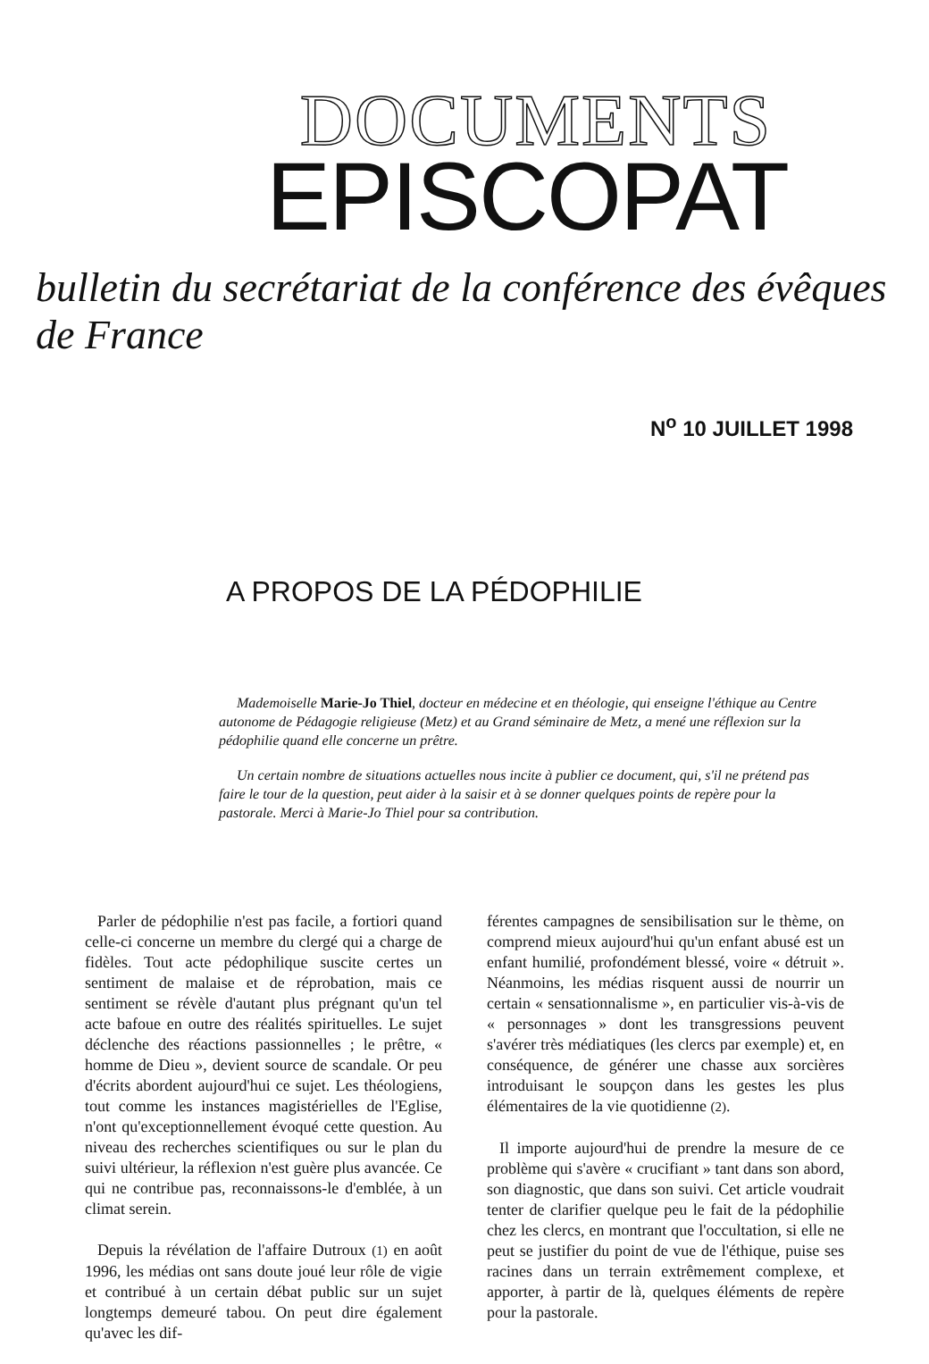DOCUMENTS
EPISCOPAT
bulletin du secrétariat de la conférence des évêques de France
N<sup>o</sup> 10 JUILLET 1998
A PROPOS DE LA PÉDOPHILIE
Mademoiselle Marie-Jo Thiel, docteur en médecine et en théologie, qui enseigne l'éthique au Centre autonome de Pédagogie religieuse (Metz) et au Grand séminaire de Metz, a mené une réflexion sur la pédophilie quand elle concerne un prêtre.
Un certain nombre de situations actuelles nous incite à publier ce document, qui, s'il ne prétend pas faire le tour de la question, peut aider à la saisir et à se donner quelques points de repère pour la pastorale. Merci à Marie-Jo Thiel pour sa contribution.
Parler de pédophilie n'est pas facile, a fortiori quand celle-ci concerne un membre du clergé qui a charge de fidèles. Tout acte pédophilique suscite certes un sentiment de malaise et de réprobation, mais ce sentiment se révèle d'autant plus prégnant qu'un tel acte bafoue en outre des réalités spirituelles. Le sujet déclenche des réactions passionnelles ; le prêtre, « homme de Dieu », devient source de scandale. Or peu d'écrits abordent aujourd'hui ce sujet. Les théologiens, tout comme les instances magistérielles de l'Eglise, n'ont qu'exceptionnellement évoqué cette question. Au niveau des recherches scientifiques ou sur le plan du suivi ultérieur, la réflexion n'est guère plus avancée. Ce qui ne contribue pas, reconnaissons-le d'emblée, à un climat serein.
Depuis la révélation de l'affaire Dutroux (1) en août 1996, les médias ont sans doute joué leur rôle de vigie et contribué à un certain débat public sur un sujet longtemps demeuré tabou. On peut dire également qu'avec les dif-
férentes campagnes de sensibilisation sur le thème, on comprend mieux aujourd'hui qu'un enfant abusé est un enfant humilié, profondément blessé, voire « détruit ». Néanmoins, les médias risquent aussi de nourrir un certain « sensationnalisme », en particulier vis-à-vis de « personnages » dont les transgressions peuvent s'avérer très médiatiques (les clercs par exemple) et, en conséquence, de générer une chasse aux sorcières introduisant le soupçon dans les gestes les plus élémentaires de la vie quotidienne (2).
Il importe aujourd'hui de prendre la mesure de ce problème qui s'avère « crucifiant » tant dans son abord, son diagnostic, que dans son suivi. Cet article voudrait tenter de clarifier quelque peu le fait de la pédophilie chez les clercs, en montrant que l'occultation, si elle ne peut se justifier du point de vue de l'éthique, puise ses racines dans un terrain extrêmement complexe, et apporter, à partir de là, quelques éléments de repère pour la pastorale.